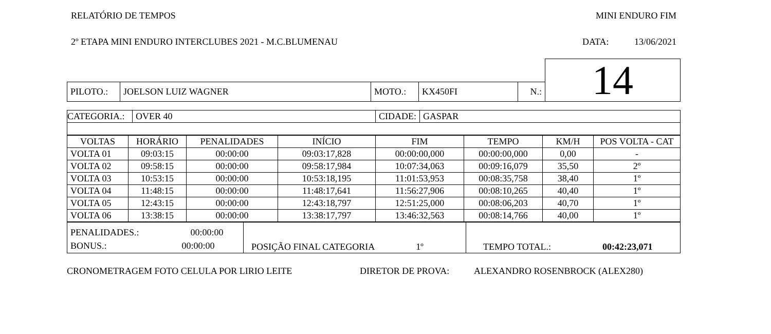RELATÓRIO DE TEMPOS MINI ENDURO FIM
2º ETAPA MINI ENDURO INTERCLUBES 2021 - M.C.BLUMENAU DATA: 13/06/2021
| | | | | | | | 14 |
| PILOTO.: | JOELSON LUIZ WAGNER | MOTO.: | KX450FI | N.: | | | |
| CATEGORIA.: | OVER 40 | CIDADE: | GASPAR |
| VOLTAS | HORÁRIO | PENALIDADES | INÍCIO | FIM | TEMPO | KM/H | POS VOLTA - CAT |
| --- | --- | --- | --- | --- | --- | --- | --- |
| VOLTA 01 | 09:03:15 | 00:00:00 | 09:03:17,828 | 00:00:00,000 | 00:00:00,000 | 0,00 | - |
| VOLTA 02 | 09:58:15 | 00:00:00 | 09:58:17,984 | 10:07:34,063 | 00:09:16,079 | 35,50 | 2º |
| VOLTA 03 | 10:53:15 | 00:00:00 | 10:53:18,195 | 11:01:53,953 | 00:08:35,758 | 38,40 | 1º |
| VOLTA 04 | 11:48:15 | 00:00:00 | 11:48:17,641 | 11:56:27,906 | 00:08:10,265 | 40,40 | 1º |
| VOLTA 05 | 12:43:15 | 00:00:00 | 12:43:18,797 | 12:51:25,000 | 00:08:06,203 | 40,70 | 1º |
| VOLTA 06 | 13:38:15 | 00:00:00 | 13:38:17,797 | 13:46:32,563 | 00:08:14,766 | 40,00 | 1º |
| PENALIDADES.: 00:00:00 BONUS.: 00:00:00 | POSIÇÃO FINAL CATEGORIA 1º | TEMPO TOTAL.: 00:42:23,071 |
CRONOMETRAGEM FOTO CELULA POR LIRIO LEITE DIRETOR DE PROVA: ALEXANDRO ROSENBROCK (ALEX280)